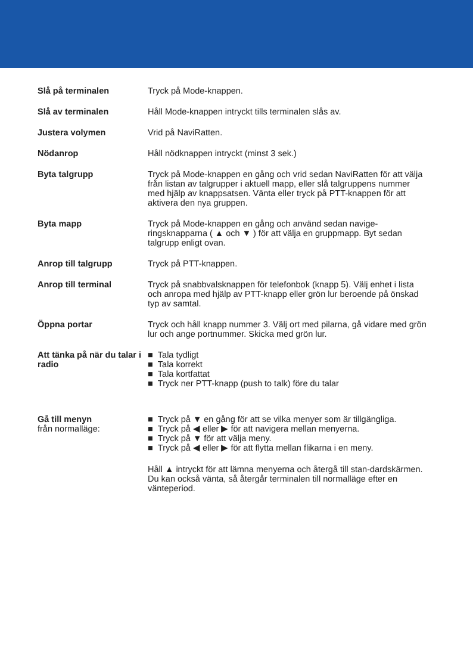Slå på terminalen Tryck på Mode-knappen.
Slå av terminalen Håll Mode-knappen intryckt tills terminalen slås av.
Justera volymen Vrid på NaviRatten.
Nödanrop Håll nödknappen intryckt (minst 3 sek.)
Byta talgrupp Tryck på Mode-knappen en gång och vrid sedan NaviRatten för att välja från listan av talgrupper i aktuell mapp, eller slå talgruppens nummer med hjälp av knappsatsen. Vänta eller tryck på PTT-knappen för att aktivera den nya gruppen.
Byta mapp Tryck på Mode-knappen en gång och använd sedan navige-ringsknapparna ( ▲ och ▼ ) för att välja en gruppmapp. Byt sedan talgrupp enligt ovan.
Anrop till talgrupp Tryck på PTT-knappen.
Anrop till terminal Tryck på snabbvalsknappen för telefonbok (knapp 5). Välj enhet i lista och anropa med hjälp av PTT-knapp eller grön lur beroende på önskad typ av samtal.
Öppna portar Tryck och håll knapp nummer 3. Välj ort med pilarna, gå vidare med grön lur och ange portnummer. Skicka med grön lur.
Att tänka på när du talar i radio
■ Tala tydligt
■ Tala korrekt
■ Tala kortfattat
■ Tryck ner PTT-knapp (push to talk) före du talar
Gå till menyn
från normalläge:
■ Tryck på ▼ en gång för att se vilka menyer som är tillgängliga.
■ Tryck på ◀ eller ▶ för att navigera mellan menyerna.
■ Tryck på ▼ för att välja meny.
■ Tryck på ◀ eller ▶ för att flytta mellan flikarna i en meny.
Håll ▲ intryckt för att lämna menyerna och återgå till stan-dardskärmen. Du kan också vänta, så återgår terminalen till normalläge efter en vänteperiod.